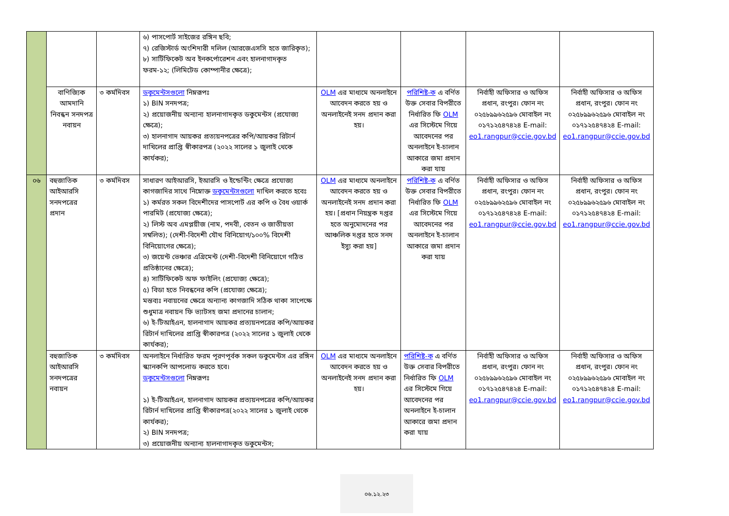| | | | ৬) পাসপোর্ট সাইজের রঙ্গিন ছবি; ৭) রেজিস্টার্ড অংশিদারী দলিল (আরজেএসসি হতে জারিকৃত); ৮) সার্টিফিকেট অব ইনকর্পোরেশন এবং হালনাগাদকৃত ফরম-১২; (লিমিটেড কোম্পানীর ক্ষেত্রে); | | | | |
| | বাণিজ্যিক আমদানি নিবন্ধন সনদপত্র নবায়ন | ৩ কর্মদিবস | ডকুমেন্টসগুলো নিম্নরূপঃ ১) BIN সনদপত্র; ২) প্রয়োজনীয় অন্যান্য হালনাগাদকৃত ডকুমেন্টস (প্রযোজ্য ক্ষেত্রে); ৩) হালনাগাদ আয়কর প্রত্যয়নপত্রের কপি/আয়কর রিটার্ন দাখিলের প্রাপ্তি স্বীকারপত্র (২০২২ সালের ১ জুলাই থেকে কার্যকর); | OLM এর মাধ্যমে অনলাইনে আবেদন করতে হয় ও অনলাইনেই সনদ প্রদান করা হয়। | পরিশিষ্ট-ক এ বর্ণিত উক্ত সেবার বিপরীতে নির্ধারিত ফি OLM এর সিস্টেমে গিয়ে আবেদনের পর অনলাইনে ই-চালান আকারে জমা প্রদান করা যায় | নির্বাহী অফিসার ও অফিস প্রধান, রংপুর। ফোন নং ০২৫৮৯৯৬২৫৯৬ মোবাইল নং ০১৭১২৫৪৭৪২৪ E-mail: eo1.rangpur@ccie.gov.bd | নির্বাহী অফিসার ও অফিস প্রধান, রংপুর। ফোন নং ০২৫৮৯৯৬২৫৯৬ মোবাইল নং ০১৭১২৫৪৭৪২৪ E-mail: eo1.rangpur@ccie.gov.bd |
| ০৬ | বহুজাতিক আইআরসি সনদপত্রের প্রদান | ৩ কর্মদিবস | সাধারণ আইআরসি, ইআরসি ও ইন্ডেন্টিং ক্ষেত্রে প্রযোজ্য কাগজাদির সাথে নিম্নোক্ত ডকুমেন্টসগুলো দাখিল করতে হবেঃ ১) কর্মরত সকল বিদেশীদের পাসপোর্ট এর কপি ও বৈধ ওয়ার্ক পারমিট (প্রযোজ্য ক্ষেত্রে); ২) লিস্ট অব এমপ্লয়ীজ (নাম, পদবী, বেতন ও জাতীয়তা সম্বলিত); (দেশী-বিদেশী যৌথ বিনিয়োগ/১০০% বিদেশী বিনিয়োগের ক্ষেত্রে); ৩) জয়েন্ট ভেঞ্চার এগ্রিমেন্ট (দেশী-বিদেশী বিনিয়োগে গঠিত প্রতিষ্ঠানের ক্ষেত্রে); ৪) সার্টিফিকেট অফ ফাইলিং (প্রযোজ্য ক্ষেত্রে); ৫) বিডা হতে নিবন্ধনের কপি (প্রযোজ্য ক্ষেত্রে); মন্তব্যঃ নবায়নের ক্ষেত্রে অন্যান্য কাগজাদি সঠিক থাকা সাপেক্ষে শুধুমাত্র নবায়ন ফি ভ্যাটসহ জমা প্রদানের চালান; ৬) ই-টিআইএন, হালনাগাদ আয়কর প্রত্যয়নপত্রের কপি/আয়কর রিটার্ন দাখিলের প্রাপ্তি স্বীকারপত্র (২০২২ সালের ১ জুলাই থেকে কার্যকর); | OLM এর মাধ্যমে অনলাইনে আবেদন করতে হয় ও অনলাইনেই সনদ প্রদান করা হয়। [প্রধান নিয়ন্ত্রক দপ্তর হতে অনুমোদনের পর আঞ্চলিক দপ্তর হতে সনদ ইস্যু করা হয়] | পরিশিষ্ট-ক এ বর্ণিত উক্ত সেবার বিপরীতে নির্ধারিত ফি OLM এর সিস্টেমে গিয়ে আবেদনের পর অনলাইনে ই-চালান আকারে জমা প্রদান করা যায় | নির্বাহী অফিসার ও অফিস প্রধান, রংপুর। ফোন নং ০২৫৮৯৯৬২৫৯৬ মোবাইল নং ০১৭১২৫৪৭৪২৪ E-mail: eo1.rangpur@ccie.gov.bd | নির্বাহী অফিসার ও অফিস প্রধান, রংপুর। ফোন নং ০২৫৮৯৯৬২৫৯৬ মোবাইল নং ০১৭১২৫৪৭৪২৪ E-mail: eo1.rangpur@ccie.gov.bd |
| | বহুজাতিক আইআরসি সনদপত্রের নবায়ন | ৩ কর্মদিবস | অনলাইনে নির্ধারিত ফরম পূরণপূর্বক সকল ডকুমেন্টস এর রঙ্গিন স্ক্যানকপি আপলোড করতে হবে। ডকুমেন্টসগুলো নিম্নরূপঃ ১) ই-টিআইএন, হালনাগাদ আয়কর প্রত্যয়নপত্রের কপি/আয়কর রিটার্ন দাখিলের প্রাপ্তি স্বীকারপত্র(২০২২ সালের ১ জুলাই থেকে কার্যকর); ২) BIN সনদপত্র; ৩) প্রয়োজনীয় অন্যান্য হালনাগাদকৃত ডকুমেন্টস; | OLM এর মাধ্যমে অনলাইনে আবেদন করতে হয় ও অনলাইনেই সনদ প্রদান করা হয়। | পরিশিষ্ট-ক এ বর্ণিত উক্ত সেবার বিপরীতে নির্ধারিত ফি OLM এর সিস্টেমে গিয়ে আবেদনের পর অনলাইনে ই-চালান আকারে জমা প্রদান করা যায় | নির্বাহী অফিসার ও অফিস প্রধান, রংপুর। ফোন নং ০২৫৮৯৯৬২৫৯৬ মোবাইল নং ০১৭১২৫৪৭৪২৪ E-mail: eo1.rangpur@ccie.gov.bd | নির্বাহী অফিসার ও অফিস প্রধান, রংপুর। ফোন নং ০২৫৮৯৯৬২৫৯৬ মোবাইল নং ০১৭১২৫৪৭৪২৪ E-mail: eo1.rangpur@ccie.gov.bd |
০৬.১২.২৩